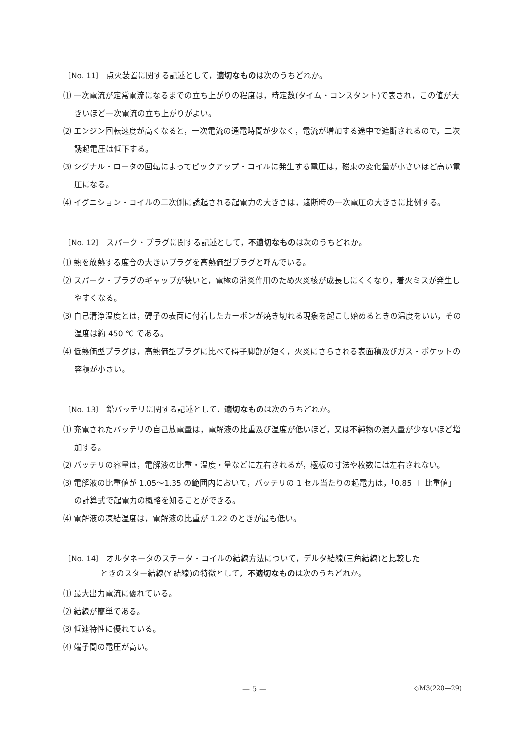〔No. 11〕 点火装置に関する記述として，適切なものは次のうちどれか。
⑴ 一次電流が定常電流になるまでの立ち上がりの程度は，時定数(タイム・コンスタント)で表され，この値が大きいほど一次電流の立ち上がりがよい。
⑵ エンジン回転速度が高くなると，一次電流の通電時間が少なく，電流が増加する途中で遮断されるので，二次誘起電圧は低下する。
⑶ シグナル・ロータの回転によってピックアップ・コイルに発生する電圧は，磁束の変化量が小さいほど高い電圧になる。
⑷ イグニション・コイルの二次側に誘起される起電力の大きさは，遮断時の一次電圧の大きさに比例する。
〔No. 12〕 スパーク・プラグに関する記述として，不適切なものは次のうちどれか。
⑴ 熱を放熱する度合の大きいプラグを高熱価型プラグと呼んでいる。
⑵ スパーク・プラグのギャップが狭いと，電極の消炎作用のため火炎核が成長しにくくなり，着火ミスが発生しやすくなる。
⑶ 自己清浄温度とは，碍子の表面に付着したカーボンが焼き切れる現象を起こし始めるときの温度をいい，その温度は約 450 ℃ である。
⑷ 低熱価型プラグは，高熱価型プラグに比べて碍子脚部が短く，火炎にさらされる表面積及びガス・ポケットの容積が小さい。
〔No. 13〕 鉛バッテリに関する記述として，適切なものは次のうちどれか。
⑴ 充電されたバッテリの自己放電量は，電解液の比重及び温度が低いほど，又は不純物の混入量が少ないほど増加する。
⑵ バッテリの容量は，電解液の比重・温度・量などに左右されるが，極板の寸法や枚数には左右されない。
⑶ 電解液の比重値が 1.05〜1.35 の範囲内において，バッテリの 1 セル当たりの起電力は，「0.85 ＋ 比重値」の計算式で起電力の概略を知ることができる。
⑷ 電解液の凍結温度は，電解液の比重が 1.22 のときが最も低い。
〔No. 14〕 オルタネータのステータ・コイルの結線方法について，デルタ結線(三角結線)と比較した
ときのスター結線(Y 結線)の特徴として，不適切なものは次のうちどれか。
⑴ 最大出力電流に優れている。
⑵ 結線が簡単である。
⑶ 低速特性に優れている。
⑷ 端子間の電圧が高い。
— 5 — ◇M3(220—29)